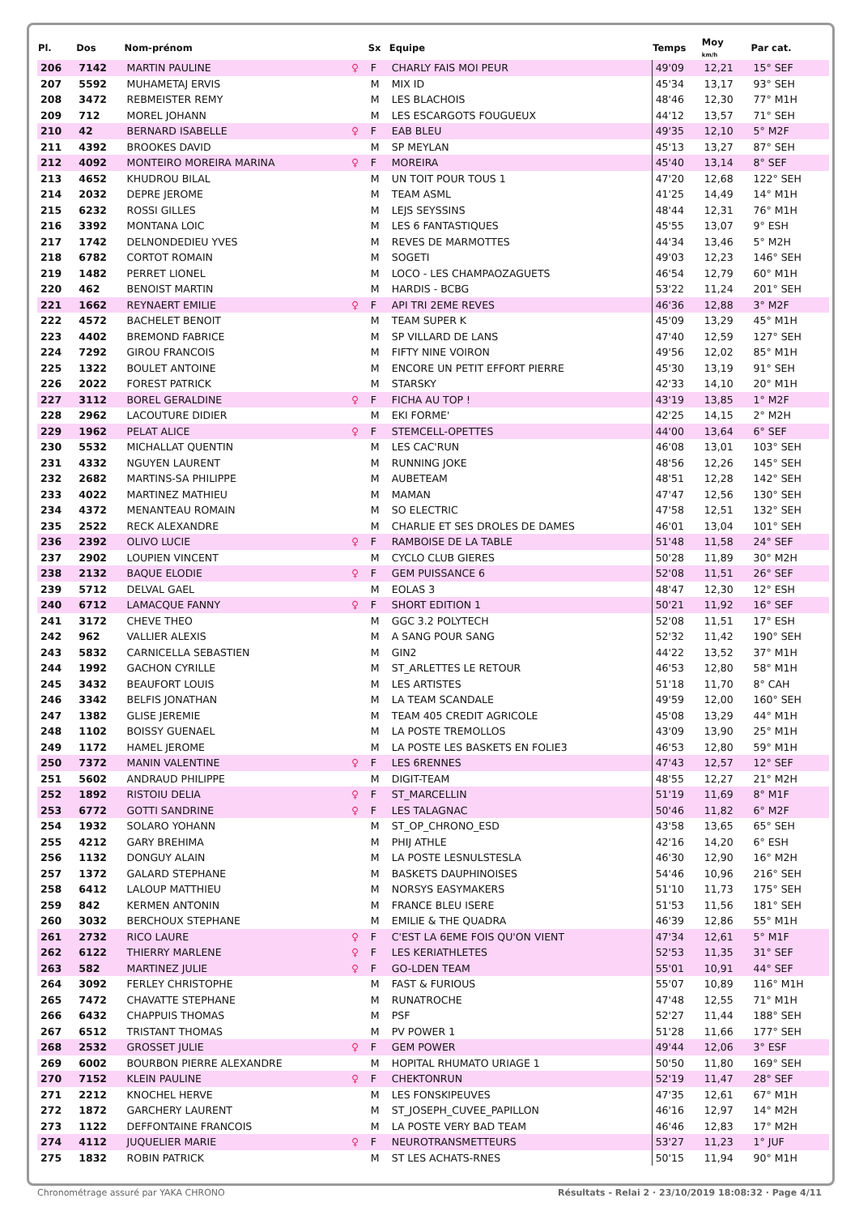| Pl. | Dos | Nom-prénom | | Sx | Equipe | Temps | Moy km/h | Par cat. |
| --- | --- | --- | --- | --- | --- | --- | --- | --- |
| 206 | 7142 | MARTIN PAULINE | ♀ | F | CHARLY FAIS MOI PEUR | 49'09 | 12,21 | 15° SEF |
| 207 | 5592 | MUHAMETAJ ERVIS | | M | MIX ID | 45'34 | 13,17 | 93° SEH |
| 208 | 3472 | REBMEISTER REMY | | M | LES BLACHOIS | 48'46 | 12,30 | 77° M1H |
| 209 | 712 | MOREL JOHANN | | M | LES ESCARGOTS FOUGUEUX | 44'12 | 13,57 | 71° SEH |
| 210 | 42 | BERNARD ISABELLE | ♀ | F | EAB BLEU | 49'35 | 12,10 | 5° M2F |
| 211 | 4392 | BROOKES DAVID | | M | SP MEYLAN | 45'13 | 13,27 | 87° SEH |
| 212 | 4092 | MONTEIRO MOREIRA MARINA | ♀ | F | MOREIRA | 45'40 | 13,14 | 8° SEF |
| 213 | 4652 | KHUDROU BILAL | | M | UN TOIT POUR TOUS 1 | 47'20 | 12,68 | 122° SEH |
| 214 | 2032 | DEPRE JEROME | | M | TEAM ASML | 41'25 | 14,49 | 14° M1H |
| 215 | 6232 | ROSSI GILLES | | M | LEJS SEYSSINS | 48'44 | 12,31 | 76° M1H |
| 216 | 3392 | MONTANA LOIC | | M | LES 6 FANTASTIQUES | 45'55 | 13,07 | 9° ESH |
| 217 | 1742 | DELNONDEDIEU YVES | | M | REVES DE MARMOTTES | 44'34 | 13,46 | 5° M2H |
| 218 | 6782 | CORTOT ROMAIN | | M | SOGETI | 49'03 | 12,23 | 146° SEH |
| 219 | 1482 | PERRET LIONEL | | M | LOCO - LES CHAMPAOZAGUETS | 46'54 | 12,79 | 60° M1H |
| 220 | 462 | BENOIST MARTIN | | M | HARDIS - BCBG | 53'22 | 11,24 | 201° SEH |
| 221 | 1662 | REYNAERT EMILIE | ♀ | F | API TRI 2EME REVES | 46'36 | 12,88 | 3° M2F |
| 222 | 4572 | BACHELET BENOIT | | M | TEAM SUPER K | 45'09 | 13,29 | 45° M1H |
| 223 | 4402 | BREMOND FABRICE | | M | SP VILLARD DE LANS | 47'40 | 12,59 | 127° SEH |
| 224 | 7292 | GIROU FRANCOIS | | M | FIFTY NINE VOIRON | 49'56 | 12,02 | 85° M1H |
| 225 | 1322 | BOULET ANTOINE | | M | ENCORE UN PETIT EFFORT PIERRE | 45'30 | 13,19 | 91° SEH |
| 226 | 2022 | FOREST PATRICK | | M | STARSKY | 42'33 | 14,10 | 20° M1H |
| 227 | 3112 | BOREL GERALDINE | ♀ | F | FICHA AU TOP ! | 43'19 | 13,85 | 1° M2F |
| 228 | 2962 | LACOUTURE DIDIER | | M | EKI FORME' | 42'25 | 14,15 | 2° M2H |
| 229 | 1962 | PELAT ALICE | ♀ | F | STEMCELL-OPETTES | 44'00 | 13,64 | 6° SEF |
| 230 | 5532 | MICHALLAT QUENTIN | | M | LES CAC'RUN | 46'08 | 13,01 | 103° SEH |
| 231 | 4332 | NGUYEN LAURENT | | M | RUNNING JOKE | 48'56 | 12,26 | 145° SEH |
| 232 | 2682 | MARTINS-SA PHILIPPE | | M | AUBETEAM | 48'51 | 12,28 | 142° SEH |
| 233 | 4022 | MARTINEZ MATHIEU | | M | MAMAN | 47'47 | 12,56 | 130° SEH |
| 234 | 4372 | MENANTEAU ROMAIN | | M | SO ELECTRIC | 47'58 | 12,51 | 132° SEH |
| 235 | 2522 | RECK ALEXANDRE | | M | CHARLIE ET SES DROLES DE DAMES | 46'01 | 13,04 | 101° SEH |
| 236 | 2392 | OLIVO LUCIE | ♀ | F | RAMBOISE DE LA TABLE | 51'48 | 11,58 | 24° SEF |
| 237 | 2902 | LOUPIEN VINCENT | | M | CYCLO CLUB GIERES | 50'28 | 11,89 | 30° M2H |
| 238 | 2132 | BAQUE ELODIE | ♀ | F | GEM PUISSANCE 6 | 52'08 | 11,51 | 26° SEF |
| 239 | 5712 | DELVAL GAEL | | M | EOLAS 3 | 48'47 | 12,30 | 12° ESH |
| 240 | 6712 | LAMACQUE FANNY | ♀ | F | SHORT EDITION 1 | 50'21 | 11,92 | 16° SEF |
| 241 | 3172 | CHEVE THEO | | M | GGC 3.2 POLYTECH | 52'08 | 11,51 | 17° ESH |
| 242 | 962 | VALLIER ALEXIS | | M | A SANG POUR SANG | 52'32 | 11,42 | 190° SEH |
| 243 | 5832 | CARNICELLA SEBASTIEN | | M | GIN2 | 44'22 | 13,52 | 37° M1H |
| 244 | 1992 | GACHON CYRILLE | | M | ST_ARLETTES LE RETOUR | 46'53 | 12,80 | 58° M1H |
| 245 | 3432 | BEAUFORT LOUIS | | M | LES ARTISTES | 51'18 | 11,70 | 8° CAH |
| 246 | 3342 | BELFIS JONATHAN | | M | LA TEAM SCANDALE | 49'59 | 12,00 | 160° SEH |
| 247 | 1382 | GLISE JEREMIE | | M | TEAM 405 CREDIT AGRICOLE | 45'08 | 13,29 | 44° M1H |
| 248 | 1102 | BOISSY GUENAEL | | M | LA POSTE TREMOLLOS | 43'09 | 13,90 | 25° M1H |
| 249 | 1172 | HAMEL JEROME | | M | LA POSTE LES BASKETS EN FOLIE3 | 46'53 | 12,80 | 59° M1H |
| 250 | 7372 | MANIN VALENTINE | ♀ | F | LES 6RENNES | 47'43 | 12,57 | 12° SEF |
| 251 | 5602 | ANDRAUD PHILIPPE | | M | DIGIT-TEAM | 48'55 | 12,27 | 21° M2H |
| 252 | 1892 | RISTOIU DELIA | ♀ | F | ST_MARCELLIN | 51'19 | 11,69 | 8° M1F |
| 253 | 6772 | GOTTI SANDRINE | ♀ | F | LES TALAGNAC | 50'46 | 11,82 | 6° M2F |
| 254 | 1932 | SOLARO YOHANN | | M | ST_OP_CHRONO_ESD | 43'58 | 13,65 | 65° SEH |
| 255 | 4212 | GARY BREHIMA | | M | PHIJ ATHLE | 42'16 | 14,20 | 6° ESH |
| 256 | 1132 | DONGUY ALAIN | | M | LA POSTE LESNULSTESLA | 46'30 | 12,90 | 16° M2H |
| 257 | 1372 | GALARD STEPHANE | | M | BASKETS DAUPHINOISES | 54'46 | 10,96 | 216° SEH |
| 258 | 6412 | LALOUP MATTHIEU | | M | NORSYS EASYMAKERS | 51'10 | 11,73 | 175° SEH |
| 259 | 842 | KERMEN ANTONIN | | M | FRANCE BLEU ISERE | 51'53 | 11,56 | 181° SEH |
| 260 | 3032 | BERCHOUX STEPHANE | | M | EMILIE & THE QUADRA | 46'39 | 12,86 | 55° M1H |
| 261 | 2732 | RICO LAURE | ♀ | F | C'EST LA 6EME FOIS QU'ON VIENT | 47'34 | 12,61 | 5° M1F |
| 262 | 6122 | THIERRY MARLENE | ♀ | F | LES KERIATHLETES | 52'53 | 11,35 | 31° SEF |
| 263 | 582 | MARTINEZ JULIE | ♀ | F | GO-LDEN TEAM | 55'01 | 10,91 | 44° SEF |
| 264 | 3092 | FERLEY CHRISTOPHE | | M | FAST & FURIOUS | 55'07 | 10,89 | 116° M1H |
| 265 | 7472 | CHAVATTE STEPHANE | | M | RUNATROCHE | 47'48 | 12,55 | 71° M1H |
| 266 | 6432 | CHAPPUIS THOMAS | | M | PSF | 52'27 | 11,44 | 188° SEH |
| 267 | 6512 | TRISTANT THOMAS | | M | PV POWER 1 | 51'28 | 11,66 | 177° SEH |
| 268 | 2532 | GROSSET JULIE | ♀ | F | GEM POWER | 49'44 | 12,06 | 3° ESF |
| 269 | 6002 | BOURBON PIERRE ALEXANDRE | | M | HOPITAL RHUMATO URIAGE 1 | 50'50 | 11,80 | 169° SEH |
| 270 | 7152 | KLEIN PAULINE | ♀ | F | CHEKTONRUN | 52'19 | 11,47 | 28° SEF |
| 271 | 2212 | KNOCHEL HERVE | | M | LES FONSKIPEUVES | 47'35 | 12,61 | 67° M1H |
| 272 | 1872 | GARCHERY LAURENT | | M | ST_JOSEPH_CUVEE_PAPILLON | 46'16 | 12,97 | 14° M2H |
| 273 | 1122 | DEFFONTAINE FRANCOIS | | M | LA POSTE VERY BAD TEAM | 46'46 | 12,83 | 17° M2H |
| 274 | 4112 | JUQUELIER MARIE | ♀ | F | NEUROTRANSMETTEURS | 53'27 | 11,23 | 1° JUF |
| 275 | 1832 | ROBIN PATRICK | | M | ST LES ACHATS-RNES | 50'15 | 11,94 | 90° M1H |
Chronométrage assuré par YAKA CHRONO Résultats - Relai 2 · 23/10/2019 18:08:32 · Page 4/11